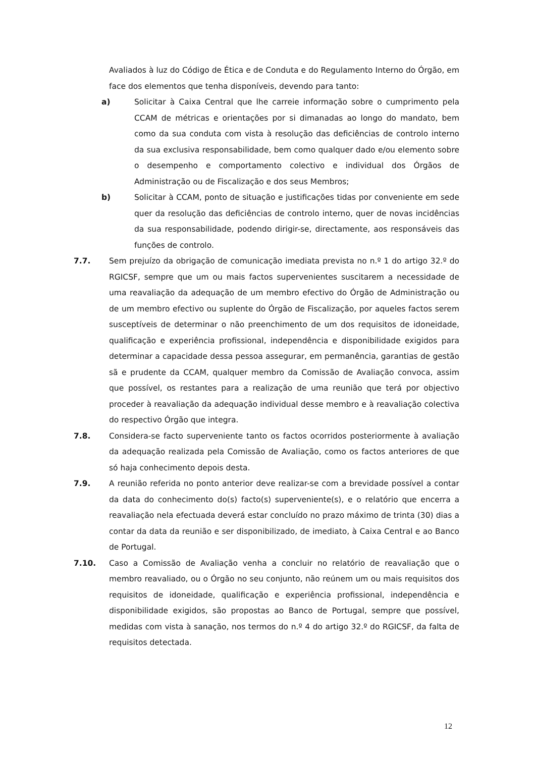Avaliados à luz do Código de Ética e de Conduta e do Regulamento Interno do Órgão, em face dos elementos que tenha disponíveis, devendo para tanto:
a) Solicitar à Caixa Central que lhe carreie informação sobre o cumprimento pela CCAM de métricas e orientações por si dimanadas ao longo do mandato, bem como da sua conduta com vista à resolução das deficiências de controlo interno da sua exclusiva responsabilidade, bem como qualquer dado e/ou elemento sobre o desempenho e comportamento colectivo e individual dos Órgãos de Administração ou de Fiscalização e dos seus Membros;
b) Solicitar à CCAM, ponto de situação e justificações tidas por conveniente em sede quer da resolução das deficiências de controlo interno, quer de novas incidências da sua responsabilidade, podendo dirigir-se, directamente, aos responsáveis das funções de controlo.
7.7. Sem prejuízo da obrigação de comunicação imediata prevista no n.º 1 do artigo 32.º do RGICSF, sempre que um ou mais factos supervenientes suscitarem a necessidade de uma reavaliação da adequação de um membro efectivo do Órgão de Administração ou de um membro efectivo ou suplente do Órgão de Fiscalização, por aqueles factos serem susceptíveis de determinar o não preenchimento de um dos requisitos de idoneidade, qualificação e experiência profissional, independência e disponibilidade exigidos para determinar a capacidade dessa pessoa assegurar, em permanência, garantias de gestão sã e prudente da CCAM, qualquer membro da Comissão de Avaliação convoca, assim que possível, os restantes para a realização de uma reunião que terá por objectivo proceder à reavaliação da adequação individual desse membro e à reavaliação colectiva do respectivo Órgão que integra.
7.8. Considera-se facto superveniente tanto os factos ocorridos posteriormente à avaliação da adequação realizada pela Comissão de Avaliação, como os factos anteriores de que só haja conhecimento depois desta.
7.9. A reunião referida no ponto anterior deve realizar-se com a brevidade possível a contar da data do conhecimento do(s) facto(s) superveniente(s), e o relatório que encerra a reavaliação nela efectuada deverá estar concluído no prazo máximo de trinta (30) dias a contar da data da reunião e ser disponibilizado, de imediato, à Caixa Central e ao Banco de Portugal.
7.10. Caso a Comissão de Avaliação venha a concluir no relatório de reavaliação que o membro reavaliado, ou o Órgão no seu conjunto, não reúnem um ou mais requisitos dos requisitos de idoneidade, qualificação e experiência profissional, independência e disponibilidade exigidos, são propostas ao Banco de Portugal, sempre que possível, medidas com vista à sanação, nos termos do n.º 4 do artigo 32.º do RGICSF, da falta de requisitos detectada.
12